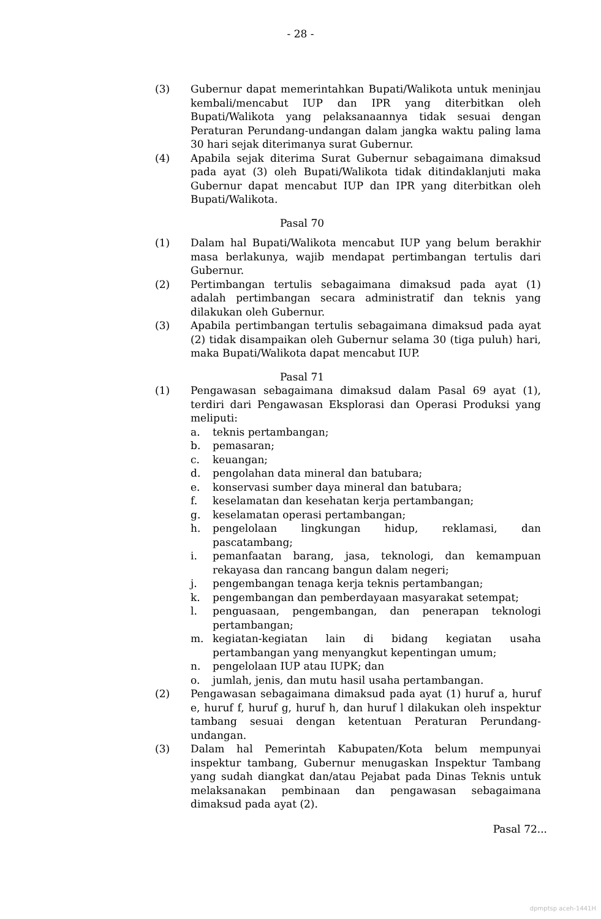- 28 -
(3) Gubernur dapat memerintahkan Bupati/Walikota untuk meninjau kembali/mencabut IUP dan IPR yang diterbitkan oleh Bupati/Walikota yang pelaksanaannya tidak sesuai dengan Peraturan Perundang-undangan dalam jangka waktu paling lama 30 hari sejak diterimanya surat Gubernur.
(4) Apabila sejak diterima Surat Gubernur sebagaimana dimaksud pada ayat (3) oleh Bupati/Walikota tidak ditindaklanjuti maka Gubernur dapat mencabut IUP dan IPR yang diterbitkan oleh Bupati/Walikota.
Pasal 70
(1) Dalam hal Bupati/Walikota mencabut IUP yang belum berakhir masa berlakunya, wajib mendapat pertimbangan tertulis dari Gubernur.
(2) Pertimbangan tertulis sebagaimana dimaksud pada ayat (1) adalah pertimbangan secara administratif dan teknis yang dilakukan oleh Gubernur.
(3) Apabila pertimbangan tertulis sebagaimana dimaksud pada ayat (2) tidak disampaikan oleh Gubernur selama 30 (tiga puluh) hari, maka Bupati/Walikota dapat mencabut IUP.
Pasal 71
(1) Pengawasan sebagaimana dimaksud dalam Pasal 69 ayat (1), terdiri dari Pengawasan Eksplorasi dan Operasi Produksi yang meliputi:
a. teknis pertambangan;
b. pemasaran;
c. keuangan;
d. pengolahan data mineral dan batubara;
e. konservasi sumber daya mineral dan batubara;
f. keselamatan dan kesehatan kerja pertambangan;
g. keselamatan operasi pertambangan;
h. pengelolaan lingkungan hidup, reklamasi, dan pascatambang;
i. pemanfaatan barang, jasa, teknologi, dan kemampuan rekayasa dan rancang bangun dalam negeri;
j. pengembangan tenaga kerja teknis pertambangan;
k. pengembangan dan pemberdayaan masyarakat setempat;
l. penguasaan, pengembangan, dan penerapan teknologi pertambangan;
m. kegiatan-kegiatan lain di bidang kegiatan usaha pertambangan yang menyangkut kepentingan umum;
n. pengelolaan IUP atau IUPK; dan
o. jumlah, jenis, dan mutu hasil usaha pertambangan.
(2) Pengawasan sebagaimana dimaksud pada ayat (1) huruf a, huruf e, huruf f, huruf g, huruf h, dan huruf l dilakukan oleh inspektur tambang sesuai dengan ketentuan Peraturan Perundang-undangan.
(3) Dalam hal Pemerintah Kabupaten/Kota belum mempunyai inspektur tambang, Gubernur menugaskan Inspektur Tambang yang sudah diangkat dan/atau Pejabat pada Dinas Teknis untuk melaksanakan pembinaan dan pengawasan sebagaimana dimaksud pada ayat (2).
Pasal 72...
dpmptsp aceh-1441H